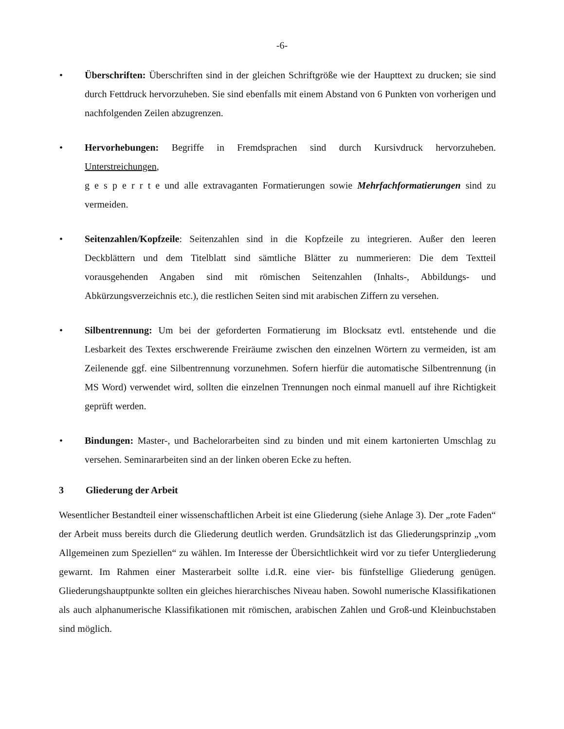-6-
• Überschriften: Überschriften sind in der gleichen Schriftgröße wie der Haupttext zu drucken; sie sind durch Fettdruck hervorzuheben. Sie sind ebenfalls mit einem Abstand von 6 Punkten von vorherigen und nachfolgenden Zeilen abzugrenzen.
• Hervorhebungen: Begriffe in Fremdsprachen sind durch Kursivdruck hervorzuheben. Unterstreichungen,
g e s p e r r t e und alle extravaganten Formatierungen sowie Mehrfachformatierungen sind zu vermeiden.
• Seitenzahlen/Kopfzeile: Seitenzahlen sind in die Kopfzeile zu integrieren. Außer den leeren Deckblättern und dem Titelblatt sind sämtliche Blätter zu nummerieren: Die dem Textteil vorausgehenden Angaben sind mit römischen Seitenzahlen (Inhalts-, Abbildungs- und Abkürzungsverzeichnis etc.), die restlichen Seiten sind mit arabischen Ziffern zu versehen.
• Silbentrennung: Um bei der geforderten Formatierung im Blocksatz evtl. entstehende und die Lesbarkeit des Textes erschwerende Freiräume zwischen den einzelnen Wörtern zu vermeiden, ist am Zeilenende ggf. eine Silbentrennung vorzunehmen. Sofern hierfür die automatische Silbentrennung (in MS Word) verwendet wird, sollten die einzelnen Trennungen noch einmal manuell auf ihre Richtigkeit geprüft werden.
• Bindungen: Master-, und Bachelorarbeiten sind zu binden und mit einem kartonierten Umschlag zu versehen. Seminararbeiten sind an der linken oberen Ecke zu heften.
3 Gliederung der Arbeit
Wesentlicher Bestandteil einer wissenschaftlichen Arbeit ist eine Gliederung (siehe Anlage 3). Der „rote Faden“ der Arbeit muss bereits durch die Gliederung deutlich werden. Grundsätzlich ist das Gliederungsprinzip „vom Allgemeinen zum Speziellen“ zu wählen. Im Interesse der Übersichtlichkeit wird vor zu tiefer Untergliederung gewarnt. Im Rahmen einer Masterarbeit sollte i.d.R. eine vier- bis fünfstellige Gliederung genügen. Gliederungshauptpunkte sollten ein gleiches hierarchisches Niveau haben. Sowohl numerische Klassifikationen als auch alphanumerische Klassifikationen mit römischen, arabischen Zahlen und Groß-und Kleinbuchstaben sind möglich.